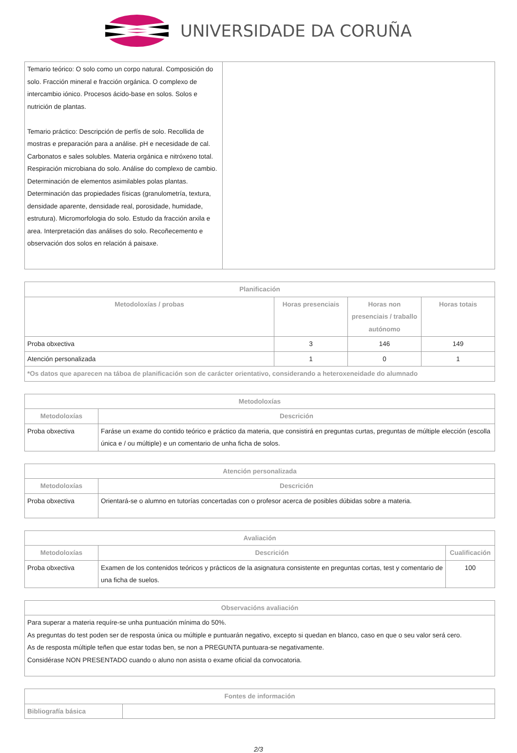UNIVERSIDADE DA CORUÑA
| Temario teórico: O solo como un corpo natural. Composición do solo. Fracción mineral e fracción orgánica. O complexo de intercambio iónico. Procesos ácido-base en solos. Solos e nutrición de plantas. Temario práctico: Descripción de perfís de solo. Recollida de mostras e preparación para a análise. pH e necesidade de cal. Carbonatos e sales solubles. Materia orgánica e nitróxeno total. Respiración microbiana do solo. Análise do complexo de cambio. Determinación de elementos asimilables polas plantas. Determinación das propiedades físicas (granulometría, textura, densidade aparente, densidade real, porosidade, humidade, estrutura). Micromorfologia do solo. Estudo da fracción arxila e area. Interpretación das análises do solo. Recoñecemento e observación dos solos en relación á paisaxe. | |
| Planificación | | | |
| --- | --- | --- | --- |
| Metodoloxías / probas | Horas presenciais | Horas non presenciais / traballo autónomo | Horas totais |
| Proba obxectiva | 3 | 146 | 149 |
| Atención personalizada | 1 | 0 | 1 |
| *Os datos que aparecen na táboa de planificación son de carácter orientativo, considerando a heteroxeneidade do alumnado | | | |
| Metodoloxías | |
| --- | --- |
| Metodoloxías | Descrición |
| Proba obxectiva | Faráse un exame do contido teórico e práctico da materia, que consistirá en preguntas curtas, preguntas de múltiple elección (escolla única e / ou múltiple) e un comentario de unha ficha de solos. |
| Atención personalizada | |
| --- | --- |
| Metodoloxías | Descrición |
| Proba obxectiva | Orientará-se o alumno en tutorías concertadas con o profesor acerca de posibles dúbidas sobre a materia. |
| Avaliación | | |
| --- | --- | --- |
| Metodoloxías | Descrición | Cualificación |
| Proba obxectiva | Examen de los contenidos teóricos y prácticos de la asignatura consistente en preguntas cortas, test y comentario de una ficha de suelos. | 100 |
| Observacións avaliación |
| --- |
| Para superar a materia requíre-se unha puntuación mínima do 50%. As preguntas do test poden ser de resposta única ou múltiple e puntuarán negativo, excepto si quedan en blanco, caso en que o seu valor será cero. As de resposta múltiple teñen que estar todas ben, se non a PREGUNTA puntuara-se negativamente. Considérase NON PRESENTADO cuando o aluno non asista o exame oficial da convocatoria. |
| Fontes de información | |
| --- | --- |
| Bibliografía básica | |
2/3